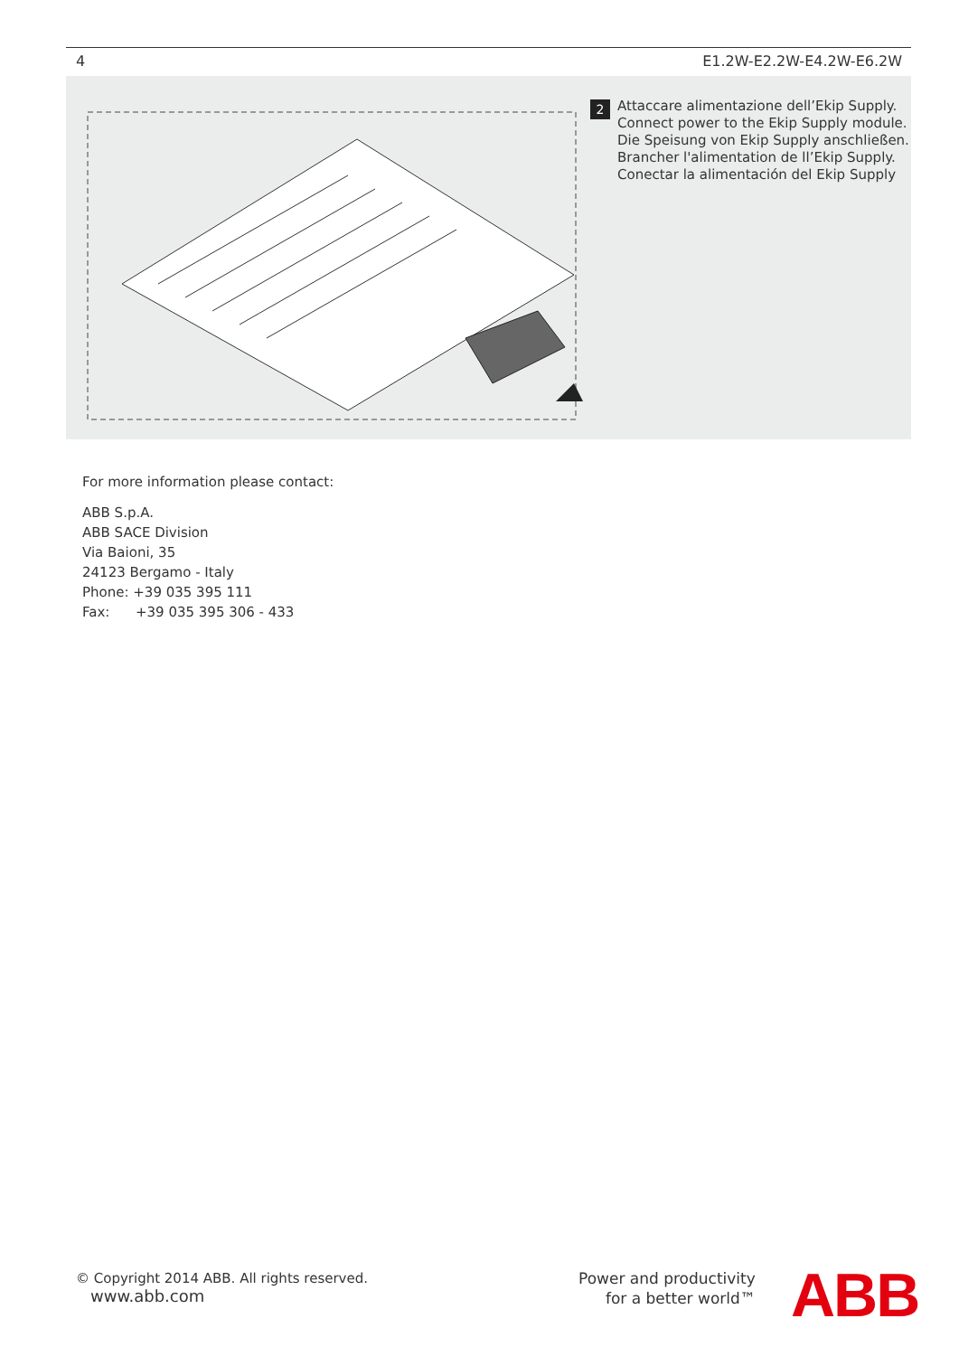4 E1.2W-E2.2W-E4.2W-E6.2W
2
Attaccare alimentazione dell’Ekip Supply.
Connect power to the Ekip Supply module.
Die Speisung von Ekip Supply anschließen.
Brancher l'alimentation de ll’Ekip Supply.
Conectar la alimentación del Ekip Supply
For more information please contact:
ABB S.p.A.
ABB SACE Division
Via Baioni, 35
24123 Bergamo - Italy
Phone: +39 035 395 111
Fax: +39 035 395 306 - 433
© Copyright 2014 ABB. All rights reserved.
www.abb.com
Power and productivity
for a better world™
ABB